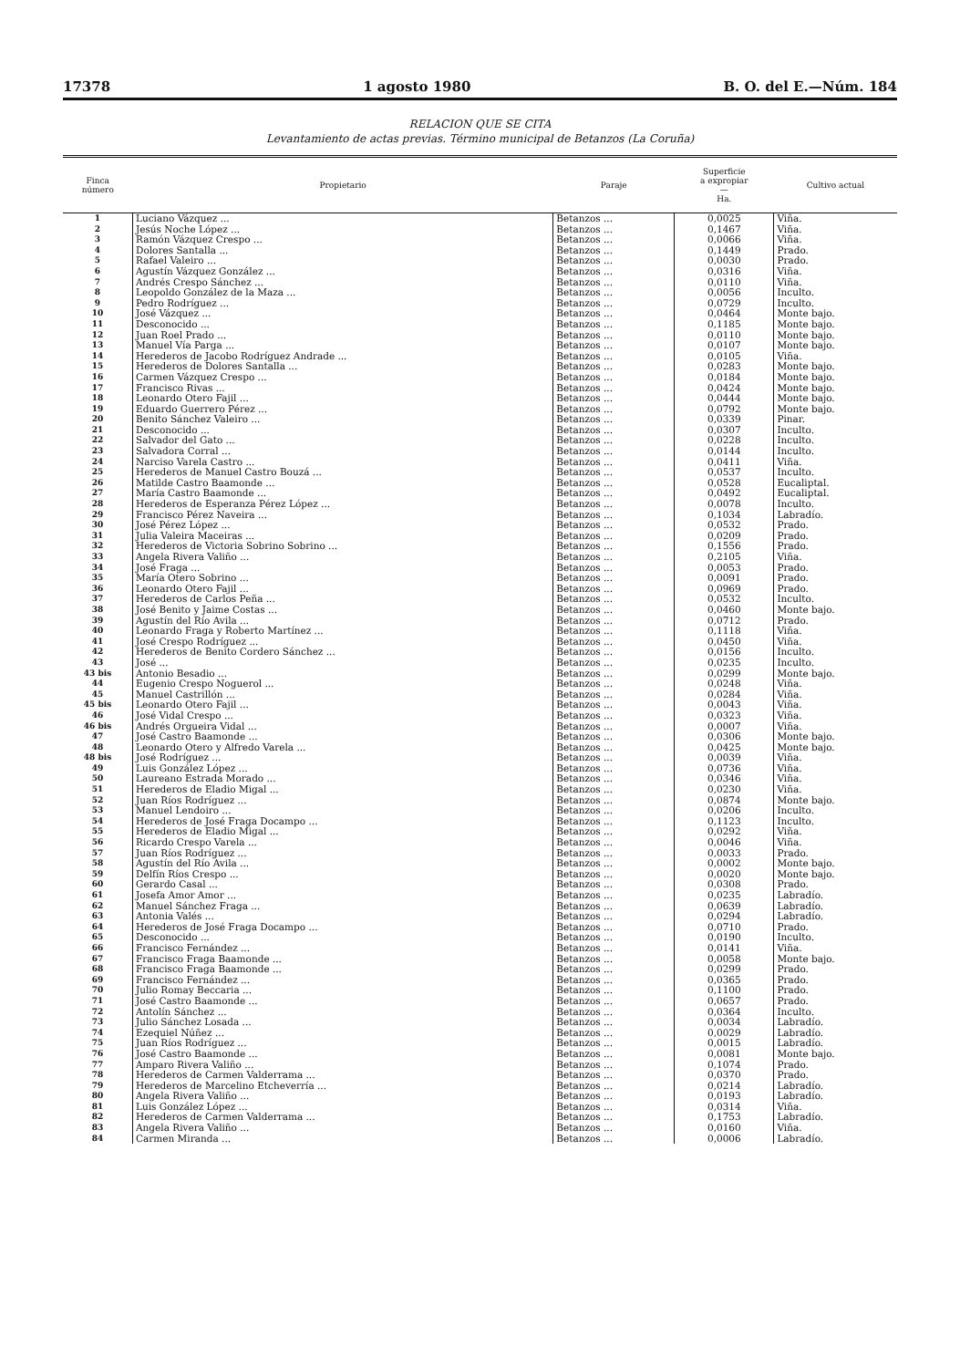17378 1 agosto 1980 B. O. del E.—Núm. 184
RELACION QUE SE CITA
Levantamiento de actas previas. Término municipal de Betanzos (La Coruña)
| Finca número | Propietario | Paraje | Superficie a expropiar — Ha. | Cultivo actual |
| --- | --- | --- | --- | --- |
| 1 | Luciano Vázquez ... | Betanzos ... | 0,0025 | Viña. |
| 2 | Jesús Noche López ... | Betanzos ... | 0,1467 | Viña. |
| 3 | Ramón Vázquez Crespo ... | Betanzos ... | 0,0066 | Viña. |
| 4 | Dolores Santalla ... | Betanzos ... | 0,1449 | Prado. |
| 5 | Rafael Valeiro ... | Betanzos ... | 0,0030 | Prado. |
| 6 | Agustín Vázquez González ... | Betanzos ... | 0,0316 | Viña. |
| 7 | Andrés Crespo Sánchez ... | Betanzos ... | 0,0110 | Viña. |
| 8 | Leopoldo González de la Maza ... | Betanzos ... | 0,0056 | Inculto. |
| 9 | Pedro Rodríguez ... | Betanzos ... | 0,0729 | Inculto. |
| 10 | José Vázquez ... | Betanzos ... | 0,0464 | Monte bajo. |
| 11 | Desconocido ... | Betanzos ... | 0,1185 | Monte bajo. |
| 12 | Juan Roel Prado ... | Betanzos ... | 0,0110 | Monte bajo. |
| 13 | Manuel Vía Parga ... | Betanzos ... | 0,0107 | Monte bajo. |
| 14 | Herederos de Jacobo Rodríguez Andrade ... | Betanzos ... | 0,0105 | Viña. |
| 15 | Herederos de Dolores Santalla ... | Betanzos ... | 0,0283 | Monte bajo. |
| 16 | Carmen Vázquez Crespo ... | Betanzos ... | 0,0184 | Monte bajo. |
| 17 | Francisco Rivas ... | Betanzos ... | 0,0424 | Monte bajo. |
| 18 | Leonardo Otero Fajil ... | Betanzos ... | 0,0444 | Monte bajo. |
| 19 | Eduardo Guerrero Pérez ... | Betanzos ... | 0,0792 | Monte bajo. |
| 20 | Benito Sánchez Valeiro ... | Betanzos ... | 0,0339 | Pinar. |
| 21 | Desconocido ... | Betanzos ... | 0,0307 | Inculto. |
| 22 | Salvador del Gato ... | Betanzos ... | 0,0228 | Inculto. |
| 23 | Salvadora Corral ... | Betanzos ... | 0,0144 | Inculto. |
| 24 | Narciso Varela Castro ... | Betanzos ... | 0,0411 | Viña. |
| 25 | Herederos de Manuel Castro Bouzá ... | Betanzos ... | 0,0537 | Inculto. |
| 26 | Matilde Castro Baamonde ... | Betanzos ... | 0,0528 | Eucaliptal. |
| 27 | María Castro Baamonde ... | Betanzos ... | 0,0492 | Eucaliptal. |
| 28 | Herederos de Esperanza Pérez López ... | Betanzos ... | 0,0078 | Inculto. |
| 29 | Francisco Pérez Naveira ... | Betanzos ... | 0,1034 | Labradío. |
| 30 | José Pérez López ... | Betanzos ... | 0,0532 | Prado. |
| 31 | Julia Valeira Maceiras ... | Betanzos ... | 0,0209 | Prado. |
| 32 | Herederos de Victoria Sobrino Sobrino ... | Betanzos ... | 0,1556 | Prado. |
| 33 | Angela Rivera Valiño ... | Betanzos ... | 0,2105 | Viña. |
| 34 | José Fraga ... | Betanzos ... | 0,0053 | Prado. |
| 35 | María Otero Sobrino ... | Betanzos ... | 0,0091 | Prado. |
| 36 | Leonardo Otero Fajil ... | Betanzos ... | 0,0969 | Prado. |
| 37 | Herederos de Carlos Peña ... | Betanzos ... | 0,0532 | Inculto. |
| 38 | José Benito y Jaime Costas ... | Betanzos ... | 0,0460 | Monte bajo. |
| 39 | Agustín del Río Avila ... | Betanzos ... | 0,0712 | Prado. |
| 40 | Leonardo Fraga y Roberto Martínez ... | Betanzos ... | 0,1118 | Viña. |
| 41 | José Crespo Rodríguez ... | Betanzos ... | 0,0450 | Viña. |
| 42 | Herederos de Benito Cordero Sánchez ... | Betanzos ... | 0,0156 | Inculto. |
| 43 | José ... | Betanzos ... | 0,0235 | Inculto. |
| 43 bis | Antonio Besadio ... | Betanzos ... | 0,0299 | Monte bajo. |
| 44 | Eugenio Crespo Noguerol ... | Betanzos ... | 0,0248 | Viña. |
| 45 | Manuel Castrillón ... | Betanzos ... | 0,0284 | Viña. |
| 45 bis | Leonardo Otero Fajil ... | Betanzos ... | 0,0043 | Viña. |
| 46 | José Vidal Crespo ... | Betanzos ... | 0,0323 | Viña. |
| 46 bis | Andrés Orgueira Vidal ... | Betanzos ... | 0,0007 | Viña. |
| 47 | José Castro Baamonde ... | Betanzos ... | 0,0306 | Monte bajo. |
| 48 | Leonardo Otero y Alfredo Varela ... | Betanzos ... | 0,0425 | Monte bajo. |
| 48 bis | José Rodríguez ... | Betanzos ... | 0,0039 | Viña. |
| 49 | Luis González López ... | Betanzos ... | 0,0736 | Viña. |
| 50 | Laureano Estrada Morado ... | Betanzos ... | 0,0346 | Viña. |
| 51 | Herederos de Eladio Migal ... | Betanzos ... | 0,0230 | Viña. |
| 52 | Juan Ríos Rodríguez ... | Betanzos ... | 0,0874 | Monte bajo. |
| 53 | Manuel Lendoiro ... | Betanzos ... | 0,0206 | Inculto. |
| 54 | Herederos de José Fraga Docampo ... | Betanzos ... | 0,1123 | Inculto. |
| 55 | Herederos de Eladio Migal ... | Betanzos ... | 0,0292 | Viña. |
| 56 | Ricardo Crespo Varela ... | Betanzos ... | 0,0046 | Viña. |
| 57 | Juan Ríos Rodríguez ... | Betanzos ... | 0,0033 | Prado. |
| 58 | Agustín del Río Avila ... | Betanzos ... | 0,0002 | Monte bajo. |
| 59 | Delfín Ríos Crespo ... | Betanzos ... | 0,0020 | Monte bajo. |
| 60 | Gerardo Casal ... | Betanzos ... | 0,0308 | Prado. |
| 61 | Josefa Amor Amor ... | Betanzos ... | 0,0235 | Labradío. |
| 62 | Manuel Sánchez Fraga ... | Betanzos ... | 0,0639 | Labradío. |
| 63 | Antonia Valés ... | Betanzos ... | 0,0294 | Labradío. |
| 64 | Herederos de José Fraga Docampo ... | Betanzos ... | 0,0710 | Prado. |
| 65 | Desconocido ... | Betanzos ... | 0,0190 | Inculto. |
| 66 | Francisco Fernández ... | Betanzos ... | 0,0141 | Viña. |
| 67 | Francisco Fraga Baamonde ... | Betanzos ... | 0,0058 | Monte bajo. |
| 68 | Francisco Fraga Baamonde ... | Betanzos ... | 0,0299 | Prado. |
| 69 | Francisco Fernández ... | Betanzos ... | 0,0365 | Prado. |
| 70 | Julio Romay Beccaria ... | Betanzos ... | 0,1100 | Prado. |
| 71 | José Castro Baamonde ... | Betanzos ... | 0,0657 | Prado. |
| 72 | Antolín Sánchez ... | Betanzos ... | 0,0364 | Inculto. |
| 73 | Julio Sánchez Losada ... | Betanzos ... | 0,0034 | Labradío. |
| 74 | Ezequiel Núñez ... | Betanzos ... | 0,0029 | Labradío. |
| 75 | Juan Ríos Rodríguez ... | Betanzos ... | 0,0015 | Labradío. |
| 76 | José Castro Baamonde ... | Betanzos ... | 0,0081 | Monte bajo. |
| 77 | Amparo Rivera Valiño ... | Betanzos ... | 0,1074 | Prado. |
| 78 | Herederos de Carmen Valderrama ... | Betanzos ... | 0,0370 | Prado. |
| 79 | Herederos de Marcelino Etcheverría ... | Betanzos ... | 0,0214 | Labradío. |
| 80 | Angela Rivera Valiño ... | Betanzos ... | 0,0193 | Labradío. |
| 81 | Luis González López ... | Betanzos ... | 0,0314 | Viña. |
| 82 | Herederos de Carmen Valderrama ... | Betanzos ... | 0,1753 | Labradío. |
| 83 | Angela Rivera Valiño ... | Betanzos ... | 0,0160 | Viña. |
| 84 | Carmen Miranda ... | Betanzos ... | 0,0006 | Labradío. |